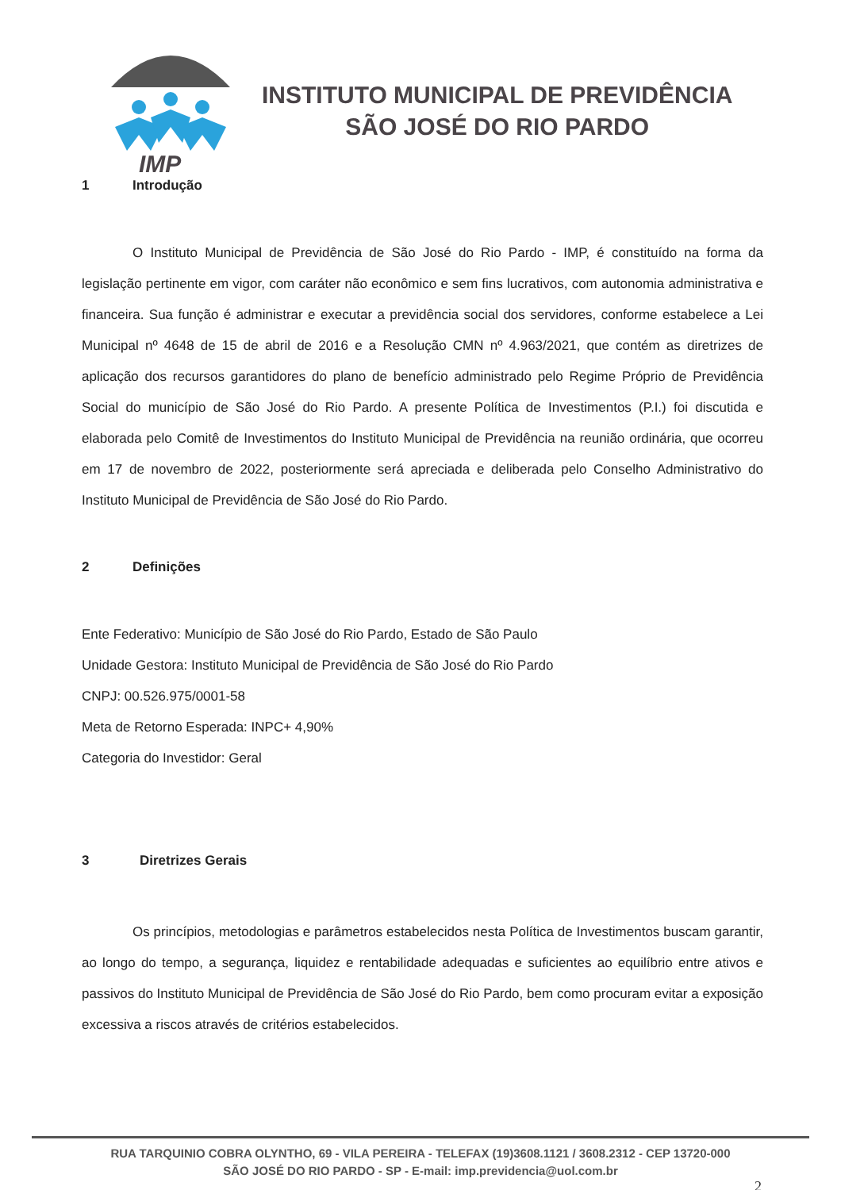INSTITUTO MUNICIPAL DE PREVIDÊNCIA
SÃO JOSÉ DO RIO PARDO
IMP
1 Introdução
O Instituto Municipal de Previdência de São José do Rio Pardo - IMP, é constituído na forma da legislação pertinente em vigor, com caráter não econômico e sem fins lucrativos, com autonomia administrativa e financeira. Sua função é administrar e executar a previdência social dos servidores, conforme estabelece a Lei Municipal nº 4648 de 15 de abril de 2016 e a Resolução CMN nº 4.963/2021, que contém as diretrizes de aplicação dos recursos garantidores do plano de benefício administrado pelo Regime Próprio de Previdência Social do município de São José do Rio Pardo. A presente Política de Investimentos (P.I.) foi discutida e elaborada pelo Comitê de Investimentos do Instituto Municipal de Previdência na reunião ordinária, que ocorreu em 17 de novembro de 2022, posteriormente será apreciada e deliberada pelo Conselho Administrativo do Instituto Municipal de Previdência de São José do Rio Pardo.
2 Definições
Ente Federativo: Município de São José do Rio Pardo, Estado de São Paulo
Unidade Gestora: Instituto Municipal de Previdência de São José do Rio Pardo
CNPJ: 00.526.975/0001-58
Meta de Retorno Esperada: INPC+ 4,90%
Categoria do Investidor: Geral
3 Diretrizes Gerais
Os princípios, metodologias e parâmetros estabelecidos nesta Política de Investimentos buscam garantir, ao longo do tempo, a segurança, liquidez e rentabilidade adequadas e suficientes ao equilíbrio entre ativos e passivos do Instituto Municipal de Previdência de São José do Rio Pardo, bem como procuram evitar a exposição excessiva a riscos através de critérios estabelecidos.
RUA TARQUINIO COBRA OLYNTHO, 69 - VILA PEREIRA - TELEFAX (19)3608.1121 / 3608.2312 - CEP 13720-000
SÃO JOSÉ DO RIO PARDO - SP - E-mail: imp.previdencia@uol.com.br
2